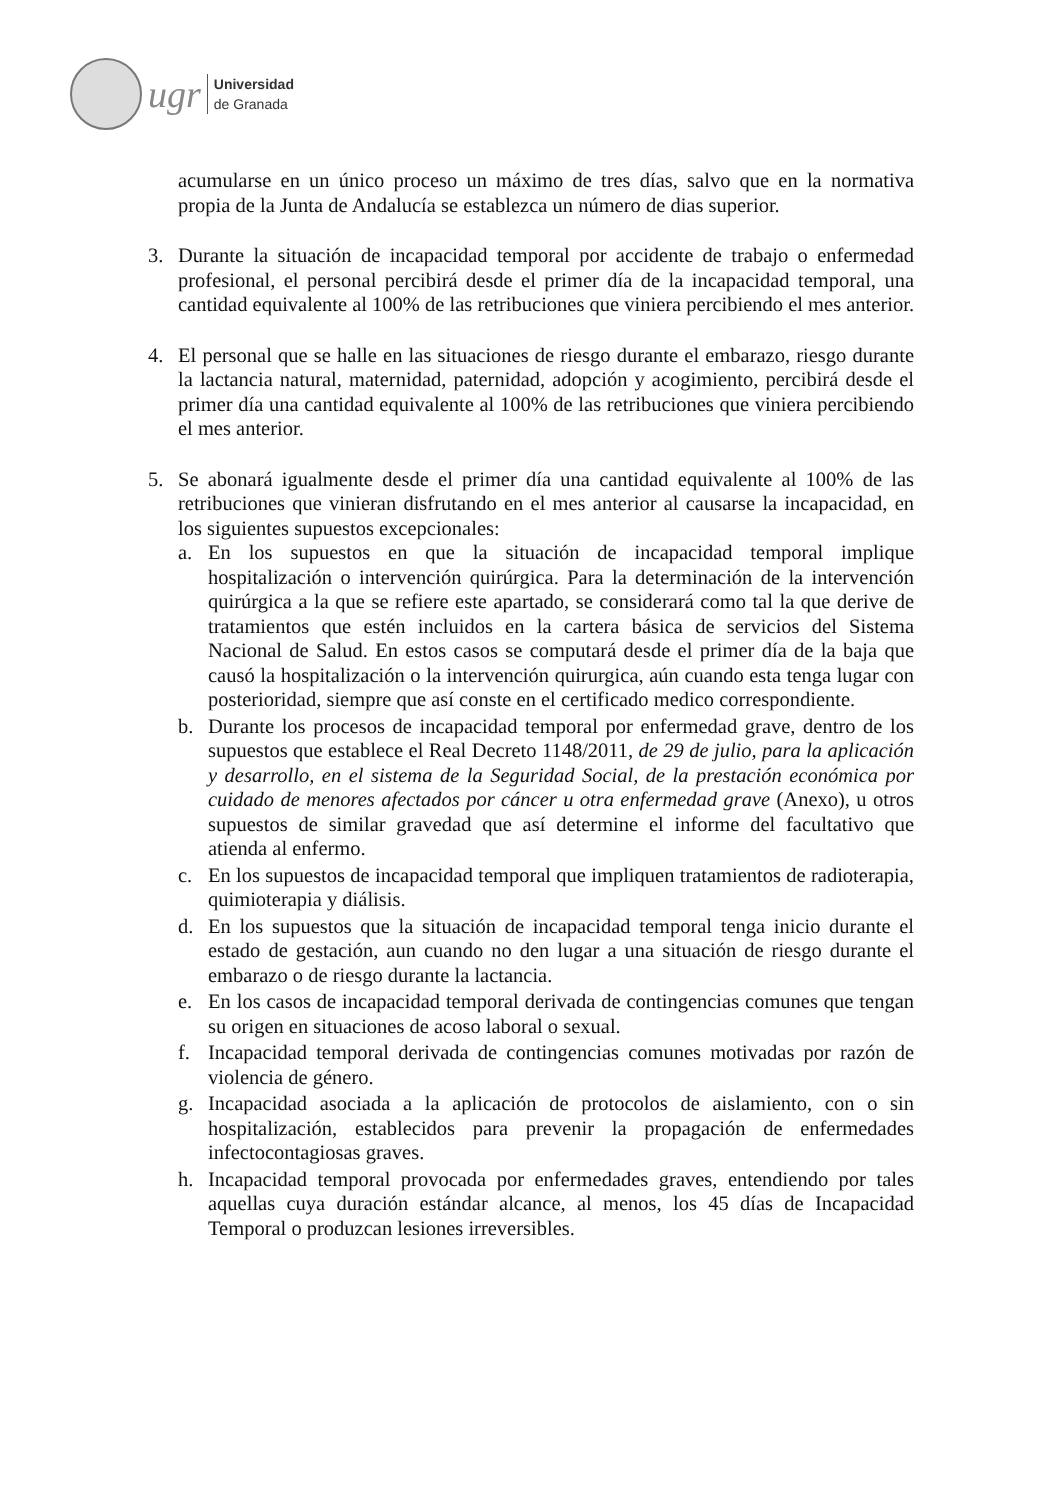ugr
Universidad
de Granada
acumularse en un único proceso un máximo de tres días, salvo que en la normativa propia de la Junta de Andalucía se establezca un número de dias superior.
3. Durante la situación de incapacidad temporal por accidente de trabajo o enfermedad profesional, el personal percibirá desde el primer día de la incapacidad temporal, una cantidad equivalente al 100% de las retribuciones que viniera percibiendo el mes anterior.
4. El personal que se halle en las situaciones de riesgo durante el embarazo, riesgo durante la lactancia natural, maternidad, paternidad, adopción y acogimiento, percibirá desde el primer día una cantidad equivalente al 100% de las retribuciones que viniera percibiendo el mes anterior.
5. Se abonará igualmente desde el primer día una cantidad equivalente al 100% de las retribuciones que vinieran disfrutando en el mes anterior al causarse la incapacidad, en los siguientes supuestos excepcionales:
a. En los supuestos en que la situación de incapacidad temporal implique hospitalización o intervención quirúrgica. Para la determinación de la intervención quirúrgica a la que se refiere este apartado, se considerará como tal la que derive de tratamientos que estén incluidos en la cartera básica de servicios del Sistema Nacional de Salud. En estos casos se computará desde el primer día de la baja que causó la hospitalización o la intervención quirurgica, aún cuando esta tenga lugar con posterioridad, siempre que así conste en el certificado medico correspondiente.
b. Durante los procesos de incapacidad temporal por enfermedad grave, dentro de los supuestos que establece el Real Decreto 1148/2011, de 29 de julio, para la aplicación y desarrollo, en el sistema de la Seguridad Social, de la prestación económica por cuidado de menores afectados por cáncer u otra enfermedad grave (Anexo), u otros supuestos de similar gravedad que así determine el informe del facultativo que atienda al enfermo.
c. En los supuestos de incapacidad temporal que impliquen tratamientos de radioterapia, quimioterapia y diálisis.
d. En los supuestos que la situación de incapacidad temporal tenga inicio durante el estado de gestación, aun cuando no den lugar a una situación de riesgo durante el embarazo o de riesgo durante la lactancia.
e. En los casos de incapacidad temporal derivada de contingencias comunes que tengan su origen en situaciones de acoso laboral o sexual.
f. Incapacidad temporal derivada de contingencias comunes motivadas por razón de violencia de género.
g. Incapacidad asociada a la aplicación de protocolos de aislamiento, con o sin hospitalización, establecidos para prevenir la propagación de enfermedades infectocontagiosas graves.
h. Incapacidad temporal provocada por enfermedades graves, entendiendo por tales aquellas cuya duración estándar alcance, al menos, los 45 días de Incapacidad Temporal o produzcan lesiones irreversibles.